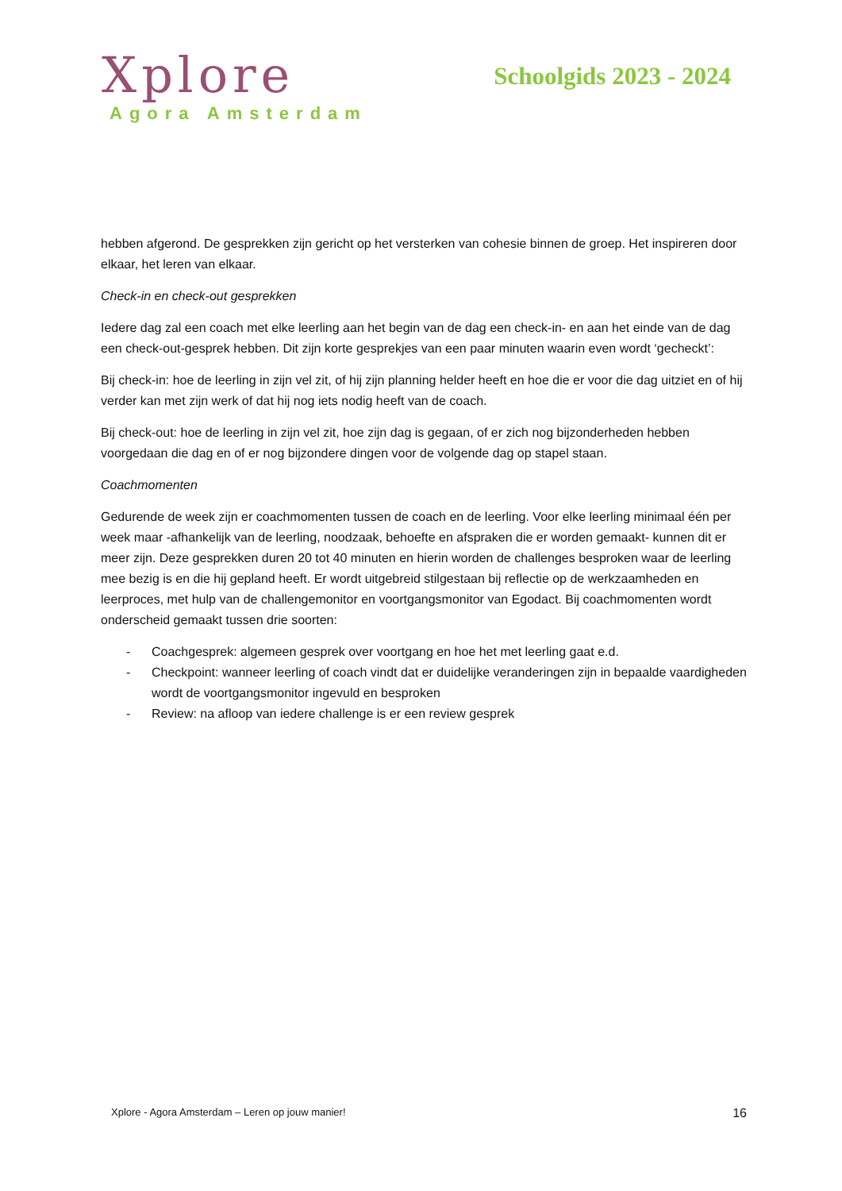Xplore
Agora Amsterdam
Schoolgids 2023 - 2024
hebben afgerond. De gesprekken zijn gericht op het versterken van cohesie binnen de groep. Het inspireren door elkaar, het leren van elkaar.
Check-in en check-out gesprekken
Iedere dag zal een coach met elke leerling aan het begin van de dag een check-in- en aan het einde van de dag een check-out-gesprek hebben. Dit zijn korte gesprekjes van een paar minuten waarin even wordt ‘gecheckt’:
Bij check-in: hoe de leerling in zijn vel zit, of hij zijn planning helder heeft en hoe die er voor die dag uitziet en of hij verder kan met zijn werk of dat hij nog iets nodig heeft van de coach.
Bij check-out: hoe de leerling in zijn vel zit, hoe zijn dag is gegaan, of er zich nog bijzonderheden hebben voorgedaan die dag en of er nog bijzondere dingen voor de volgende dag op stapel staan.
Coachmomenten
Gedurende de week zijn er coachmomenten tussen de coach en de leerling. Voor elke leerling minimaal één per week maar -afhankelijk van de leerling, noodzaak, behoefte en afspraken die er worden gemaakt- kunnen dit er meer zijn. Deze gesprekken duren 20 tot 40 minuten en hierin worden de challenges besproken waar de leerling mee bezig is en die hij gepland heeft. Er wordt uitgebreid stilgestaan bij reflectie op de werkzaamheden en leerproces, met hulp van de challengemonitor en voortgangsmonitor van Egodact. Bij coachmomenten wordt onderscheid gemaakt tussen drie soorten:
- Coachgesprek: algemeen gesprek over voortgang en hoe het met leerling gaat e.d.
- Checkpoint: wanneer leerling of coach vindt dat er duidelijke veranderingen zijn in bepaalde vaardigheden wordt de voortgangsmonitor ingevuld en besproken
- Review: na afloop van iedere challenge is er een review gesprek
Xplore - Agora Amsterdam – Leren op jouw manier! 16